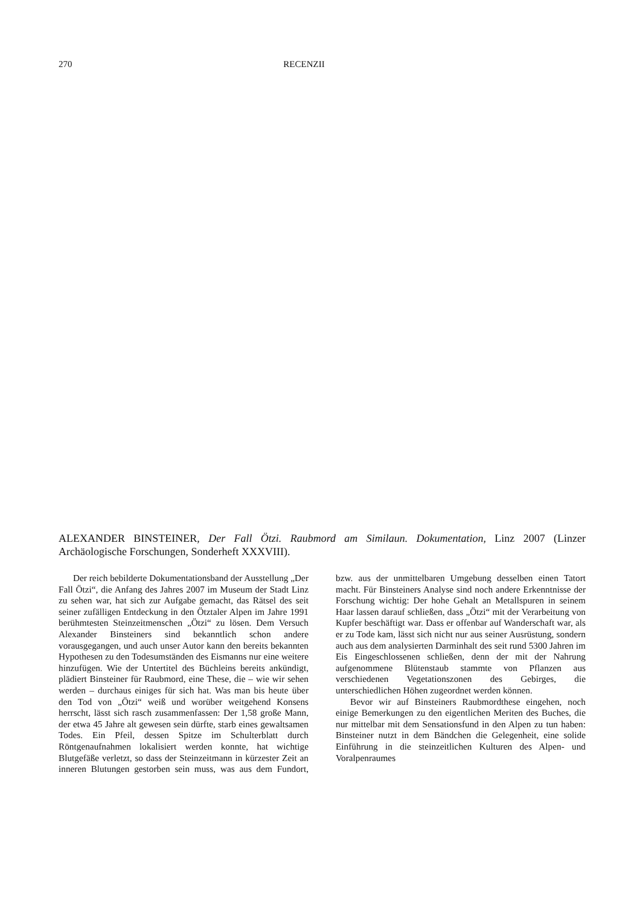270 RECENZII
ALEXANDER BINSTEINER, Der Fall Ötzi. Raubmord am Similaun. Dokumentation, Linz 2007 (Linzer Archäologische Forschungen, Sonderheft XXXVIII).
Der reich bebilderte Dokumentationsband der Ausstellung „Der Fall Ötzi“, die Anfang des Jahres 2007 im Museum der Stadt Linz zu sehen war, hat sich zur Aufgabe gemacht, das Rätsel des seit seiner zufälligen Entdeckung in den Ötztaler Alpen im Jahre 1991 berühmtesten Steinzeitmenschen „Ötzi“ zu lösen. Dem Versuch Alexander Binsteiners sind bekanntlich schon andere vorausgegangen, und auch unser Autor kann den bereits bekannten Hypothesen zu den Todesumständen des Eismanns nur eine weitere hinzufügen. Wie der Untertitel des Büchleins bereits ankündigt, plädiert Binsteiner für Raubmord, eine These, die – wie wir sehen werden – durchaus einiges für sich hat. Was man bis heute über den Tod von „Ötzi“ weiß und worüber weitgehend Konsens herrscht, lässt sich rasch zusammenfassen: Der 1,58 große Mann, der etwa 45 Jahre alt gewesen sein dürfte, starb eines gewaltsamen Todes. Ein Pfeil, dessen Spitze im Schulterblatt durch Röntgenaufnahmen lokalisiert werden konnte, hat wichtige Blutgefäße verletzt, so dass der Steinzeitmann in kürzester Zeit an inneren Blutungen gestorben sein muss, was aus dem Fundort, bzw. aus der unmittelbaren Umgebung desselben einen Tatort macht. Für Binsteiners Analyse sind noch andere Erkenntnisse der Forschung wichtig: Der hohe Gehalt an Metallspuren in seinem Haar lassen darauf schließen, dass „Ötzi“ mit der Verarbeitung von Kupfer beschäftigt war. Dass er offenbar auf Wanderschaft war, als er zu Tode kam, lässt sich nicht nur aus seiner Ausrüstung, sondern auch aus dem analysierten Darminhalt des seit rund 5300 Jahren im Eis Eingeschlossenen schließen, denn der mit der Nahrung aufgenommene Blütenstaub stammte von Pflanzen aus verschiedenen Vegetationszonen des Gebirges, die unterschiedlichen Höhen zugeordnet werden können.
Bevor wir auf Binsteiners Raubmordthese eingehen, noch einige Bemerkungen zu den eigentlichen Meriten des Buches, die nur mittelbar mit dem Sensationsfund in den Alpen zu tun haben: Binsteiner nutzt in dem Bändchen die Gelegenheit, eine solide Einführung in die steinzeitlichen Kulturen des Alpen- und Voralpenraumes